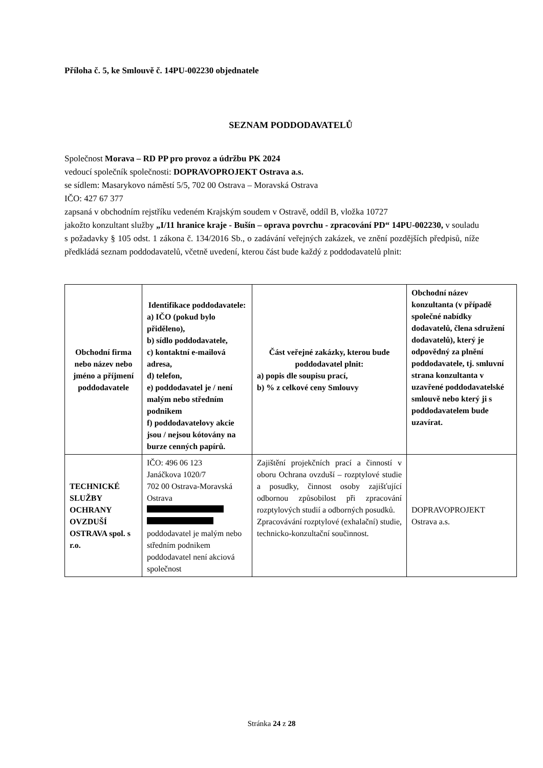Příloha č. 5, ke Smlouvě č. 14PU-002230 objednatele
SEZNAM PODDODAVATELŮ
Společnost Morava – RD PP pro provoz a údržbu PK 2024
vedoucí společník společnosti: DOPRAVOPROJEKT Ostrava a.s.
se sídlem: Masarykovo náměstí 5/5, 702 00 Ostrava – Moravská Ostrava
IČO: 427 67 377
zapsaná v obchodním rejstříku vedeném Krajským soudem v Ostravě, oddíl B, vložka 10727
jakožto konzultant služby „I/11 hranice kraje - Bušín – oprava povrchu - zpracování PD“ 14PU-002230, v souladu s požadavky § 105 odst. 1 zákona č. 134/2016 Sb., o zadávání veřejných zakázek, ve znění pozdějších předpisů, níže předkládá seznam poddodavatelů, včetně uvedení, kterou část bude každý z poddodavatelů plnit:
| Obchodní firma nebo název nebo jméno a příjmení poddodavatele | Identifikace poddodavatele: a) IČO (pokud bylo přiděleno), b) sídlo poddodavatele, c) kontaktní e-mailová adresa, d) telefon, e) poddodavatel je / není malým nebo středním podnikem f) poddodavatelovy akcie jsou / nejsou kótovány na burze cenných papírů. | Část veřejné zakázky, kterou bude poddodavatel plnit: a) popis dle soupisu prací, b) % z celkové ceny Smlouvy | Obchodní název konzultanta (v případě společné nabídky dodavatelů, člena sdružení dodavatelů), který je odpovědný za plnění poddodavatele, tj. smluvní strana konzultanta v uzavřené poddodavatelské smlouvě nebo který ji s poddodavatelem bude uzavírat. |
| TECHNICKÉ SLUŽBY OCHRANY OVZDUŠÍ OSTRAVA spol. s r.o. | IČO: 496 06 123 Janáčkova 1020/7 702 00 Ostrava-Moravská Ostrava poddodavatel je malým nebo středním podnikem poddodavatel není akciová společnost | Zajištění projekčních prací a činností v oboru Ochrana ovzduší – rozptylové studie a posudky, činnost osoby zajišťující odbornou způsobilost při zpracování rozptylových studií a odborných posudků. Zpracovávání rozptylové (exhalační) studie, technicko-konzultační součinnost. | DOPRAVOPROJEKT Ostrava a.s. |
Stránka 24 z 28